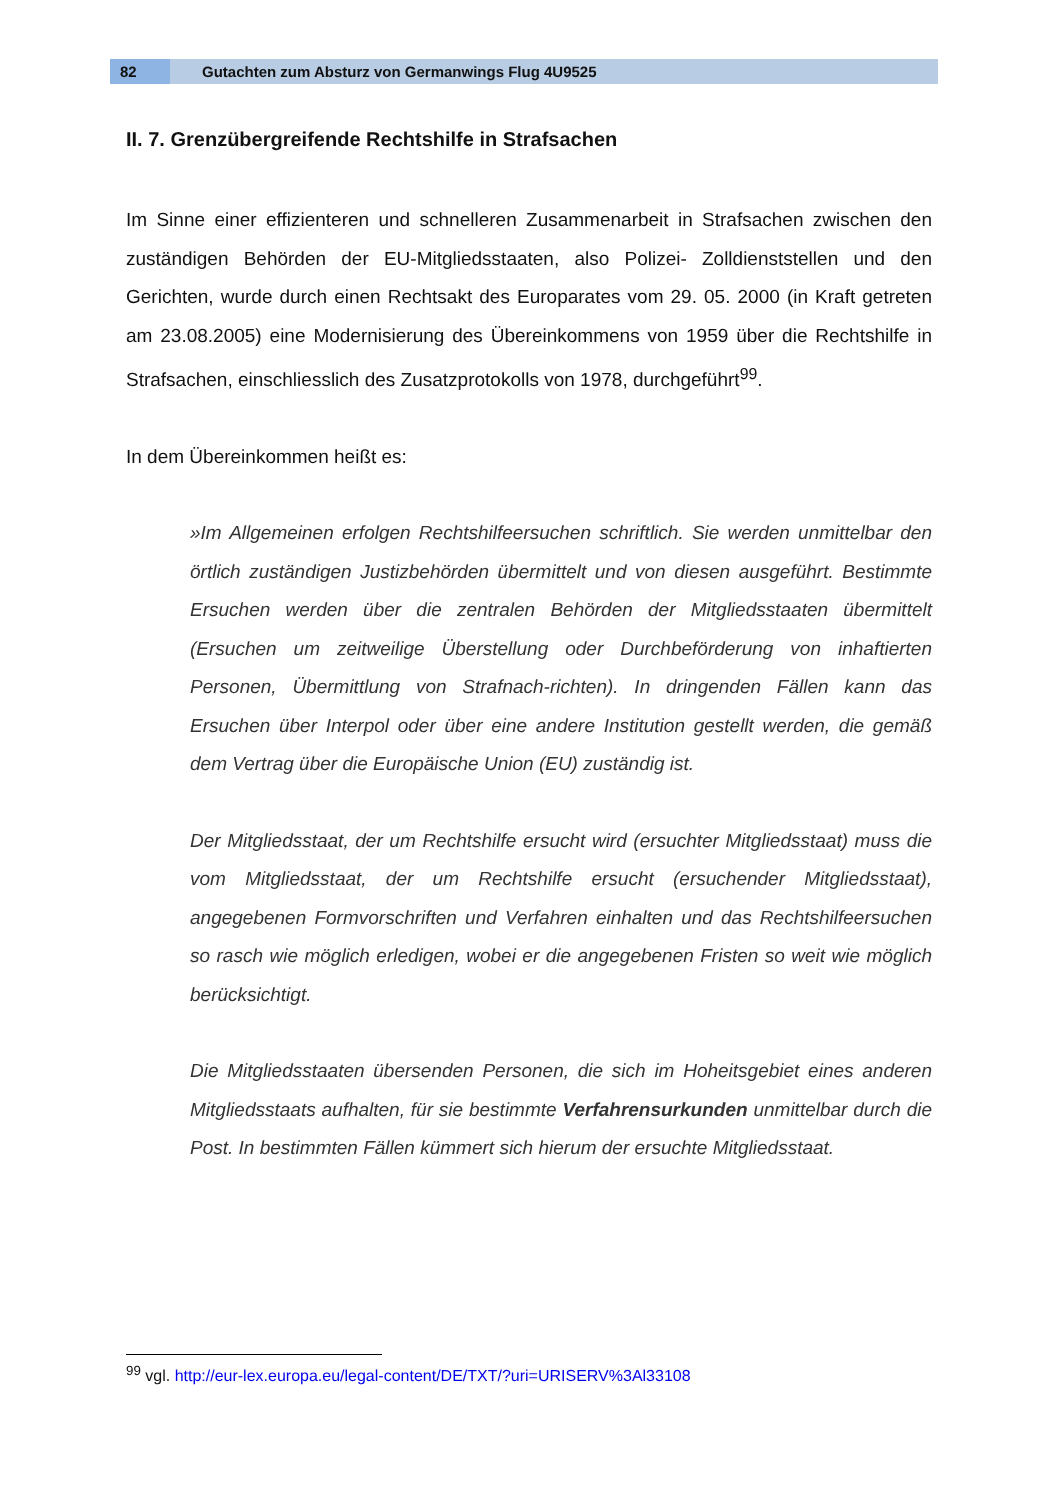82
Gutachten zum Absturz von Germanwings Flug 4U9525
II. 7. Grenzübergreifende Rechtshilfe in Strafsachen
Im Sinne einer effizienteren und schnelleren Zusammenarbeit in Strafsachen zwischen den zuständigen Behörden der EU-Mitgliedsstaaten, also Polizei- Zolldienststellen und den Gerichten, wurde durch einen Rechtsakt des Europarates vom 29. 05. 2000 (in Kraft getreten am 23.08.2005) eine Modernisierung des Übereinkommens von 1959 über die Rechtshilfe in Strafsachen, einschliesslich des Zusatzprotokolls von 1978, durchgeführt<sup>99</sup>.
In dem Übereinkommen heißt es:
»Im Allgemeinen erfolgen Rechtshilfeersuchen schriftlich. Sie werden unmittelbar den örtlich zuständigen Justizbehörden übermittelt und von diesen ausgeführt. Bestimmte Ersuchen werden über die zentralen Behörden der Mitgliedsstaaten übermittelt (Ersuchen um zeitweilige Überstellung oder Durchbeförderung von inhaftierten Personen, Übermittlung von Strafnach-richten). In dringenden Fällen kann das Ersuchen über Interpol oder über eine andere Institution gestellt werden, die gemäß dem Vertrag über die Europäische Union (EU) zuständig ist.
Der Mitgliedsstaat, der um Rechtshilfe ersucht wird (ersuchter Mitgliedsstaat) muss die vom Mitgliedsstaat, der um Rechtshilfe ersucht (ersuchender Mitgliedsstaat), angegebenen Formvorschriften und Verfahren einhalten und das Rechtshilfeersuchen so rasch wie möglich erledigen, wobei er die angegebenen Fristen so weit wie möglich berücksichtigt.
Die Mitgliedsstaaten übersenden Personen, die sich im Hoheitsgebiet eines anderen Mitgliedsstaats aufhalten, für sie bestimmte Verfahrensurkunden unmittelbar durch die Post. In bestimmten Fällen kümmert sich hierum der ersuchte Mitgliedsstaat.
<sup>99</sup> vgl. http://eur-lex.europa.eu/legal-content/DE/TXT/?uri=URISERV%3Al33108